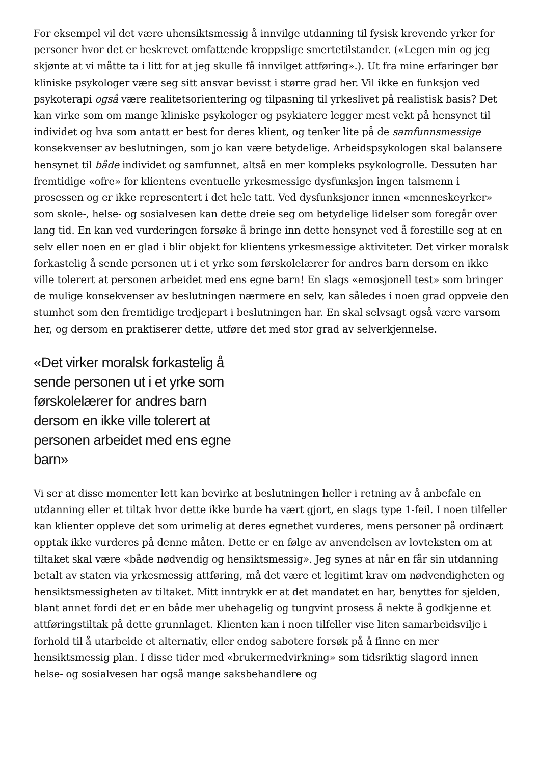For eksempel vil det være uhensiktsmessig å innvilge utdanning til fysisk krevende yrker for personer hvor det er beskrevet omfattende kroppslige smertetilstander. («Legen min og jeg skjønte at vi måtte ta i litt for at jeg skulle få innvilget attføring».). Ut fra mine erfaringer bør kliniske psykologer være seg sitt ansvar bevisst i større grad her. Vil ikke en funksjon ved psykoterapi også være realitetsorientering og tilpasning til yrkeslivet på realistisk basis? Det kan virke som om mange kliniske psykologer og psykiatere legger mest vekt på hensynet til individet og hva som antatt er best for deres klient, og tenker lite på de samfunnsmessige konsekvenser av beslutningen, som jo kan være betydelige. Arbeidspsykologen skal balansere hensynet til både individet og samfunnet, altså en mer kompleks psykologrolle. Dessuten har fremtidige «ofre» for klientens eventuelle yrkesmessige dysfunksjon ingen talsmenn i prosessen og er ikke representert i det hele tatt. Ved dysfunksjoner innen «menneskeyrker» som skole-, helse- og sosialvesen kan dette dreie seg om betydelige lidelser som foregår over lang tid. En kan ved vurderingen forsøke å bringe inn dette hensynet ved å forestille seg at en selv eller noen en er glad i blir objekt for klientens yrkesmessige aktiviteter. Det virker moralsk forkastelig å sende personen ut i et yrke som førskolelærer for andres barn dersom en ikke ville tolerert at personen arbeidet med ens egne barn! En slags «emosjonell test» som bringer de mulige konsekvenser av beslutningen nærmere en selv, kan således i noen grad oppveie den stumhet som den fremtidige tredjepart i beslutningen har. En skal selvsagt også være varsom her, og dersom en praktiserer dette, utføre det med stor grad av selverkjennelse.
«Det virker moralsk forkastelig å sende personen ut i et yrke som førskolelærer for andres barn dersom en ikke ville tolerert at personen arbeidet med ens egne barn»
Vi ser at disse momenter lett kan bevirke at beslutningen heller i retning av å anbefale en utdanning eller et tiltak hvor dette ikke burde ha vært gjort, en slags type 1-feil. I noen tilfeller kan klienter oppleve det som urimelig at deres egnethet vurderes, mens personer på ordinært opptak ikke vurderes på denne måten. Dette er en følge av anvendelsen av lovteksten om at tiltaket skal være «både nødvendig og hensiktsmessig». Jeg synes at når en får sin utdanning betalt av staten via yrkesmessig attføring, må det være et legitimt krav om nødvendigheten og hensiktsmessigheten av tiltaket. Mitt inntrykk er at det mandatet en har, benyttes for sjelden, blant annet fordi det er en både mer ubehagelig og tungvint prosess å nekte å godkjenne et attføringstiltak på dette grunnlaget. Klienten kan i noen tilfeller vise liten samarbeidsvilje i forhold til å utarbeide et alternativ, eller endog sabotere forsøk på å finne en mer hensiktsmessig plan. I disse tider med «brukermedvirkning» som tidsriktig slagord innen helse- og sosialvesen har også mange saksbehandlere og